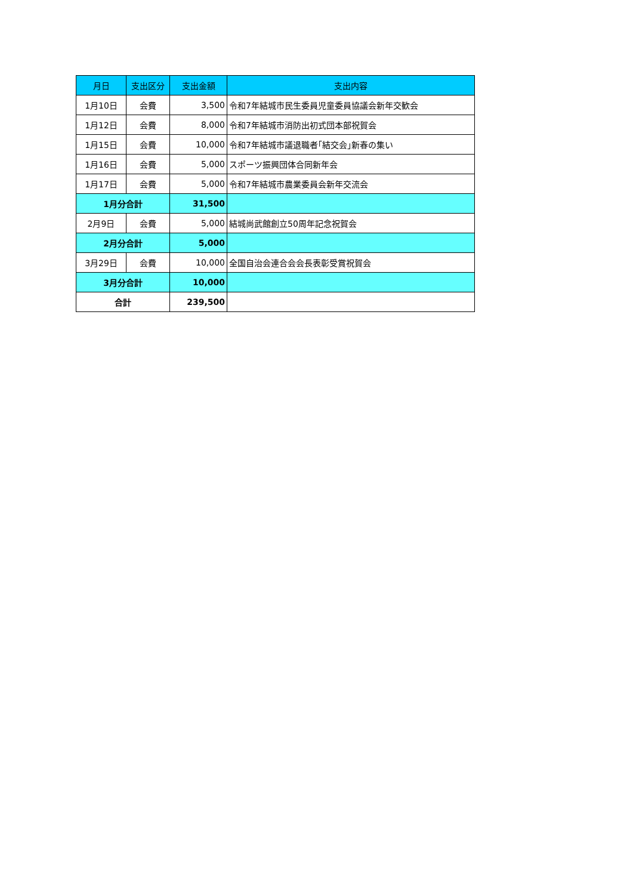| 月日 | 支出区分 | 支出金額 | 支出内容 |
| --- | --- | --- | --- |
| 1月10日 | 会費 | 3,500 | 令和7年結城市民生委員児童委員協議会新年交歓会 |
| 1月12日 | 会費 | 8,000 | 令和7年結城市消防出初式団本部祝賀会 |
| 1月15日 | 会費 | 10,000 | 令和7年結城市議退職者｢結交会｣新春の集い |
| 1月16日 | 会費 | 5,000 | スポーツ振興団体合同新年会 |
| 1月17日 | 会費 | 5,000 | 令和7年結城市農業委員会新年交流会 |
| 1月分合計 | | 31,500 | |
| 2月9日 | 会費 | 5,000 | 結城尚武館創立50周年記念祝賀会 |
| 2月分合計 | | 5,000 | |
| 3月29日 | 会費 | 10,000 | 全国自治会連合会会長表彰受賞祝賀会 |
| 3月分合計 | | 10,000 | |
| 合計 | | 239,500 | |